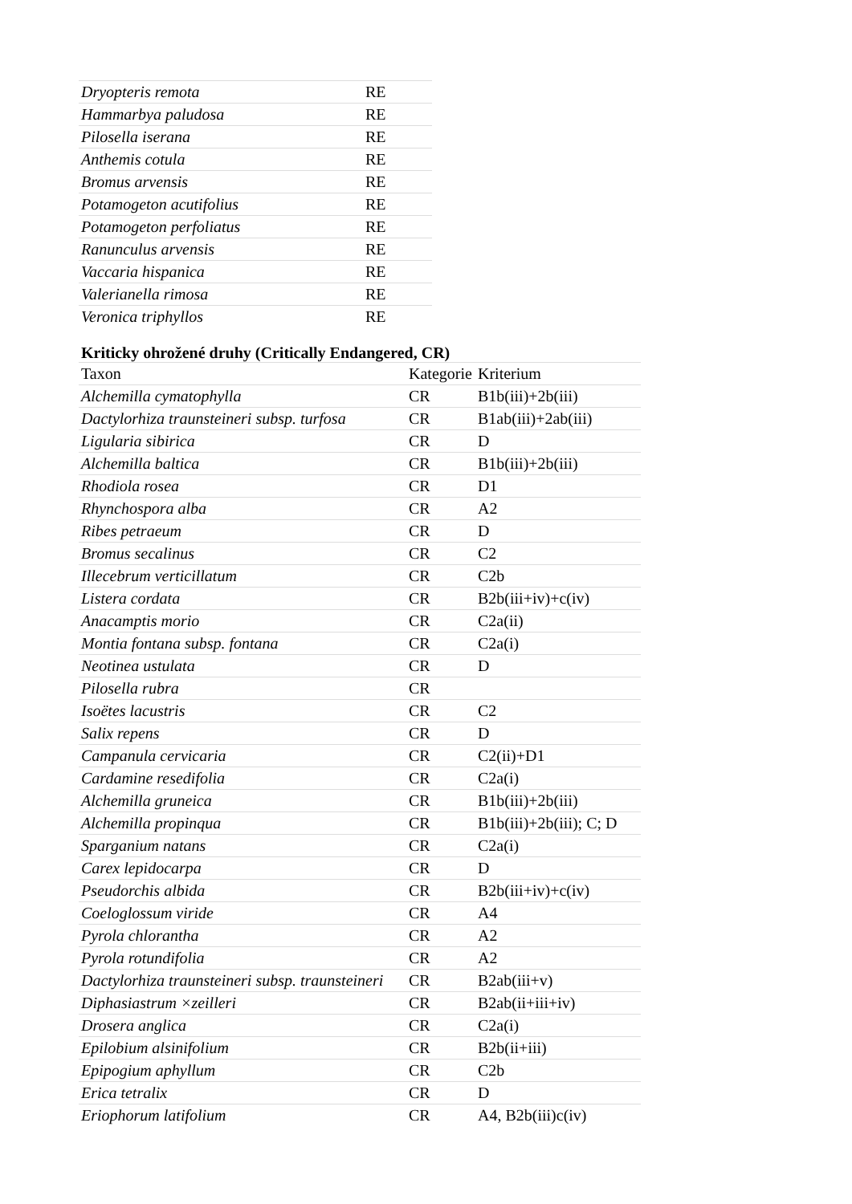| Dryopteris remota | RE |
| Hammarbya paludosa | RE |
| Pilosella iserana | RE |
| Anthemis cotula | RE |
| Bromus arvensis | RE |
| Potamogeton acutifolius | RE |
| Potamogeton perfoliatus | RE |
| Ranunculus arvensis | RE |
| Vaccaria hispanica | RE |
| Valerianella rimosa | RE |
| Veronica triphyllos | RE |
Kriticky ohrožené druhy (Critically Endangered, CR)
| Taxon | Kategorie | Kriterium |
| --- | --- | --- |
| Alchemilla cymatophylla | CR | B1b(iii)+2b(iii) |
| Dactylorhiza traunsteineri subsp. turfosa | CR | B1ab(iii)+2ab(iii) |
| Ligularia sibirica | CR | D |
| Alchemilla baltica | CR | B1b(iii)+2b(iii) |
| Rhodiola rosea | CR | D1 |
| Rhynchospora alba | CR | A2 |
| Ribes petraeum | CR | D |
| Bromus secalinus | CR | C2 |
| Illecebrum verticillatum | CR | C2b |
| Listera cordata | CR | B2b(iii+iv)+c(iv) |
| Anacamptis morio | CR | C2a(ii) |
| Montia fontana subsp. fontana | CR | C2a(i) |
| Neotinea ustulata | CR | D |
| Pilosella rubra | CR | |
| Isoëtes lacustris | CR | C2 |
| Salix repens | CR | D |
| Campanula cervicaria | CR | C2(ii)+D1 |
| Cardamine resedifolia | CR | C2a(i) |
| Alchemilla gruneica | CR | B1b(iii)+2b(iii) |
| Alchemilla propinqua | CR | B1b(iii)+2b(iii); C; D |
| Sparganium natans | CR | C2a(i) |
| Carex lepidocarpa | CR | D |
| Pseudorchis albida | CR | B2b(iii+iv)+c(iv) |
| Coeloglossum viride | CR | A4 |
| Pyrola chlorantha | CR | A2 |
| Pyrola rotundifolia | CR | A2 |
| Dactylorhiza traunsteineri subsp. traunsteineri | CR | B2ab(iii+v) |
| Diphasiastrum ×zeilleri | CR | B2ab(ii+iii+iv) |
| Drosera anglica | CR | C2a(i) |
| Epilobium alsinifolium | CR | B2b(ii+iii) |
| Epipogium aphyllum | CR | C2b |
| Erica tetralix | CR | D |
| Eriophorum latifolium | CR | A4, B2b(iii)c(iv) |